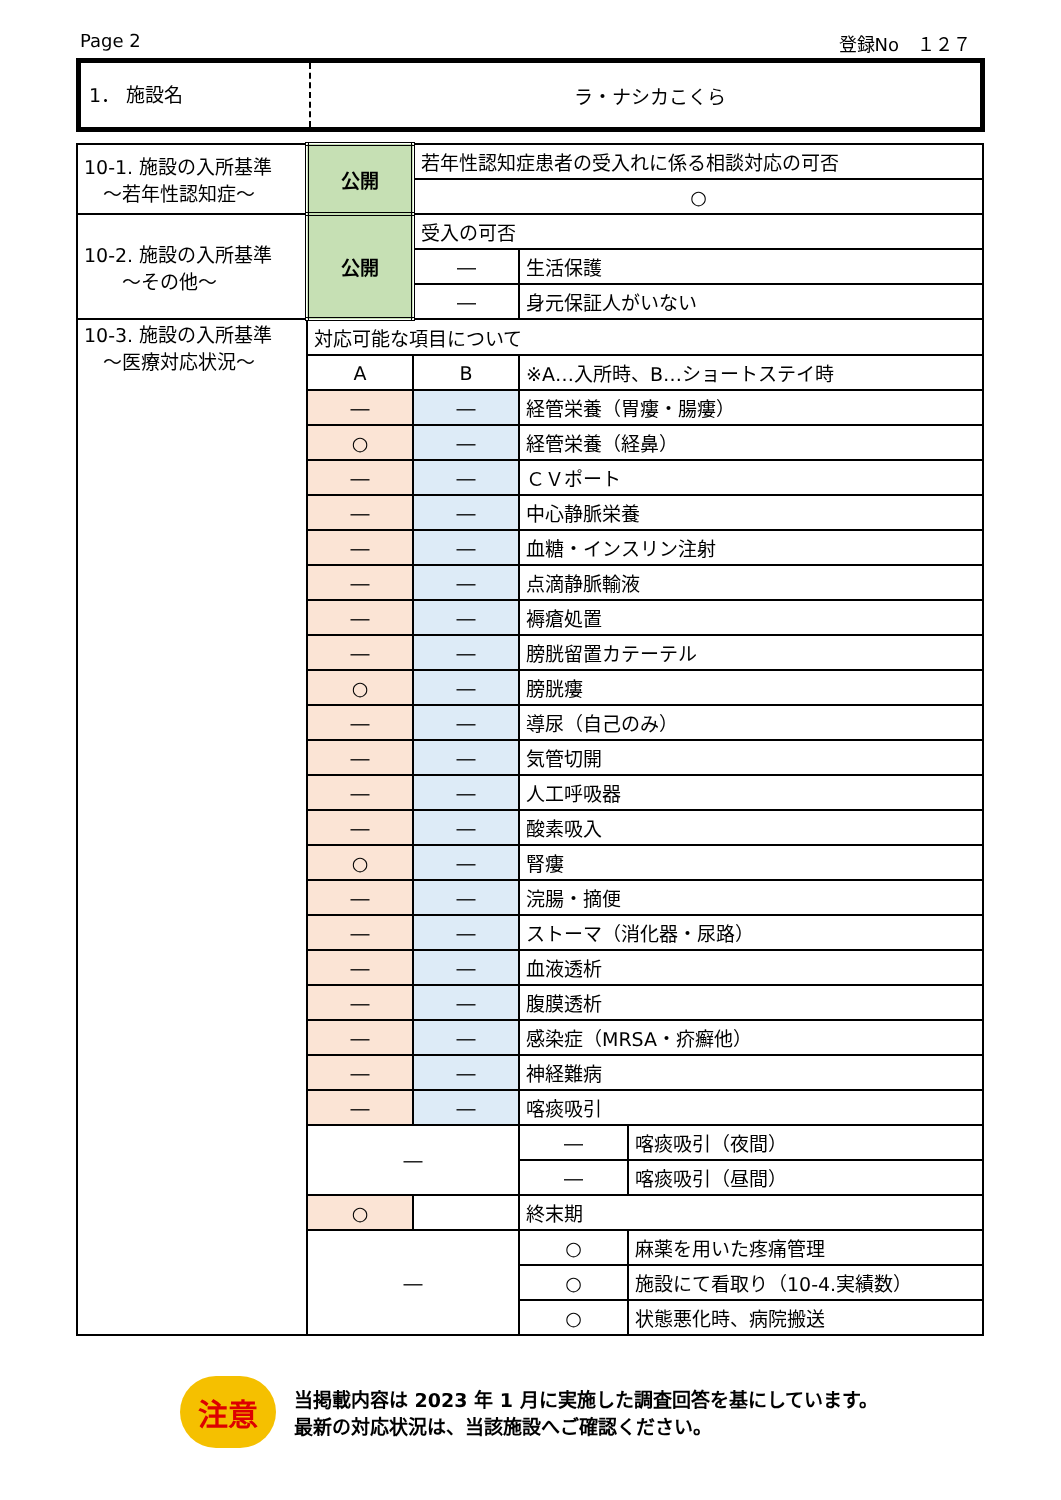Page 2 登録No　１２７
1． 施設名
ラ・ナシカこくら
| 10-1. 施設の入所基準 ～若年性認知症～ | 公開 | 若年性認知症患者の受入れに係る相談対応の可否 | | |
| | | ○ | | |
| 10-2. 施設の入所基準 ～その他～ | 公開 | 受入の可否 | | |
| | | ― | 生活保護 | |
| | | ― | 身元保証人がいない | |
| 10-3. 施設の入所基準 ～医療対応状況～ | 対応可能な項目について | | | |
| | A | B | ※A…入所時、B…ショートステイ時 | |
| | ― | ― | 経管栄養（胃瘻・腸瘻） | |
| | ○ | ― | 経管栄養（経鼻） | |
| | ― | ― | ＣＶポート | |
| | ― | ― | 中心静脈栄養 | |
| | ― | ― | 血糖・インスリン注射 | |
| | ― | ― | 点滴静脈輸液 | |
| | ― | ― | 褥瘡処置 | |
| | ― | ― | 膀胱留置カテーテル | |
| | ○ | ― | 膀胱瘻 | |
| | ― | ― | 導尿（自己のみ） | |
| | ― | ― | 気管切開 | |
| | ― | ― | 人工呼吸器 | |
| | ― | ― | 酸素吸入 | |
| | ○ | ― | 腎瘻 | |
| | ― | ― | 浣腸・摘便 | |
| | ― | ― | ストーマ（消化器・尿路） | |
| | ― | ― | 血液透析 | |
| | ― | ― | 腹膜透析 | |
| | ― | ― | 感染症（MRSA・疥癬他） | |
| | ― | ― | 神経難病 | |
| | ― | ― | 喀痰吸引 | |
| | ― | | ― | 喀痰吸引（夜間） |
| | | | ― | 喀痰吸引（昼間） |
| | ○ | | 終末期 | |
| | ― | | ○ | 麻薬を用いた疼痛管理 |
| | | | ○ | 施設にて看取り（10-4.実績数） |
| | | | ○ | 状態悪化時、病院搬送 |
注意
当掲載内容は 2023 年 1 月に実施した調査回答を基にしています。
最新の対応状況は、当該施設へご確認ください。